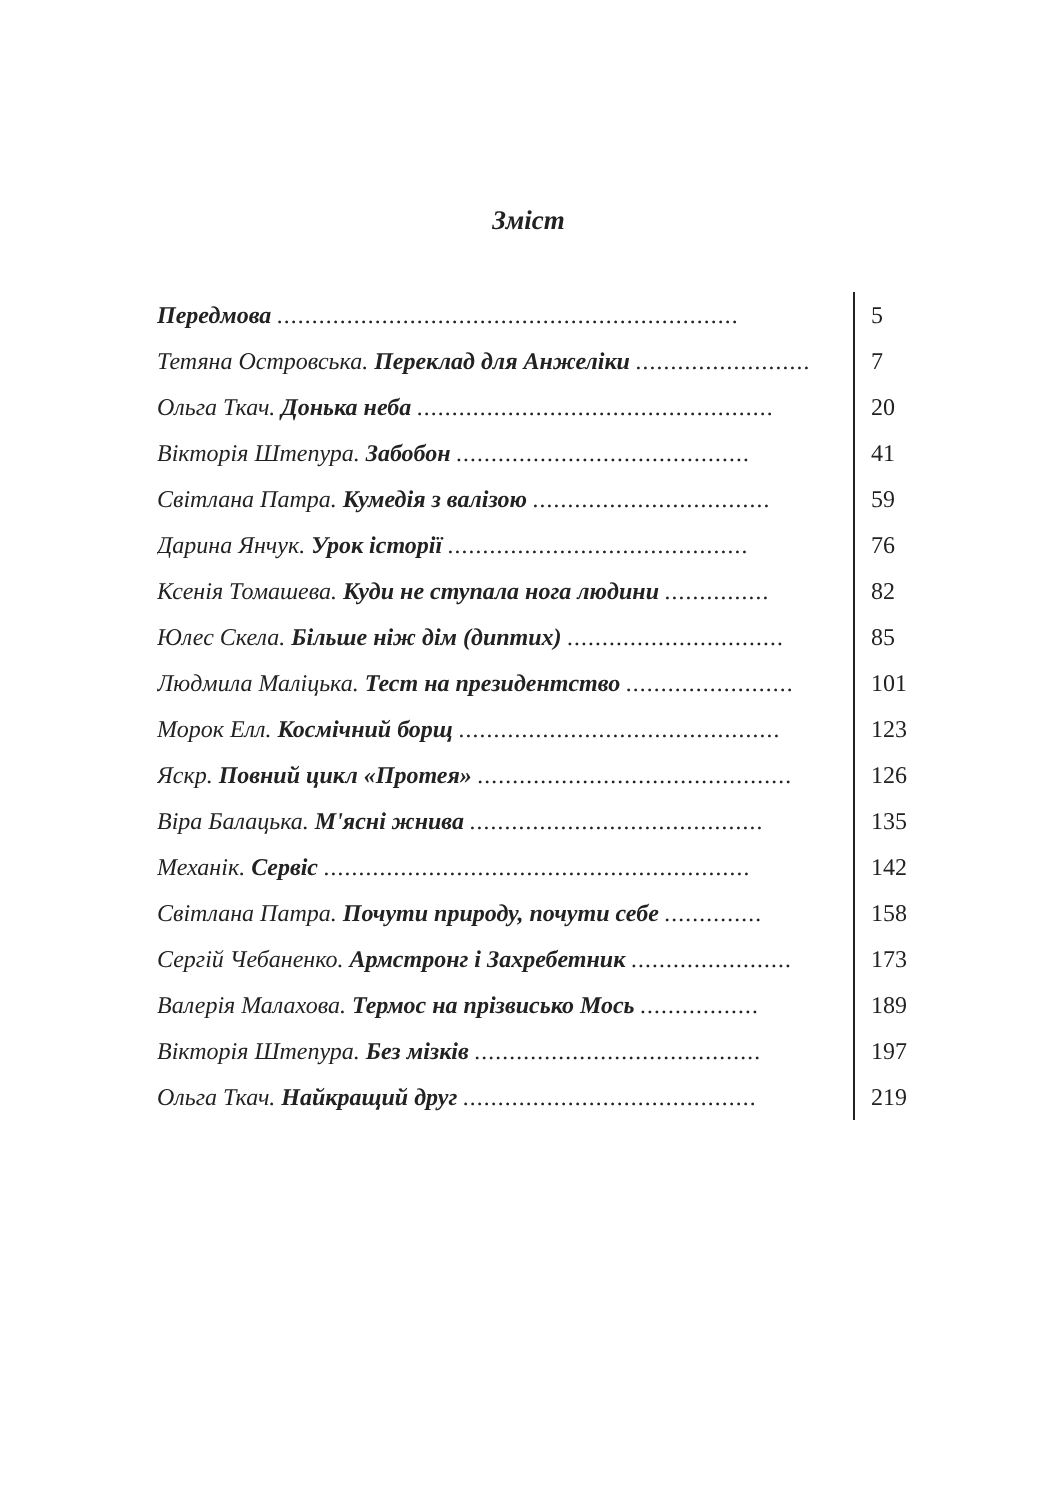Зміст
| Передмова .................................................................. | 5 |
| Тетяна Островська. Переклад для Анжеліки ......................... | 7 |
| Ольга Ткач. Донька неба ................................................... | 20 |
| Вікторія Штепура. Забобон .......................................... | 41 |
| Світлана Патра. Кумедія з валізою .................................. | 59 |
| Дарина Янчук. Урок історії ........................................... | 76 |
| Ксенія Томашева. Куди не ступала нога людини ............... | 82 |
| Юлес Скела. Більше ніж дім (диптих) ............................... | 85 |
| Людмила Маліцька. Тест на президентство ........................ | 101 |
| Морок Елл. Космічний борщ .............................................. | 123 |
| Яскр. Повний цикл «Протея» ............................................. | 126 |
| Віра Балацька. М'ясні жнива .......................................... | 135 |
| Механік. Сервіс ............................................................. | 142 |
| Світлана Патра. Почути природу, почути себе .............. | 158 |
| Сергій Чебаненко. Армстронг і Захребетник ....................... | 173 |
| Валерія Малахова. Термос на прізвисько Мось ................. | 189 |
| Вікторія Штепура. Без мізків ......................................... | 197 |
| Ольга Ткач. Найкращий друг .......................................... | 219 |